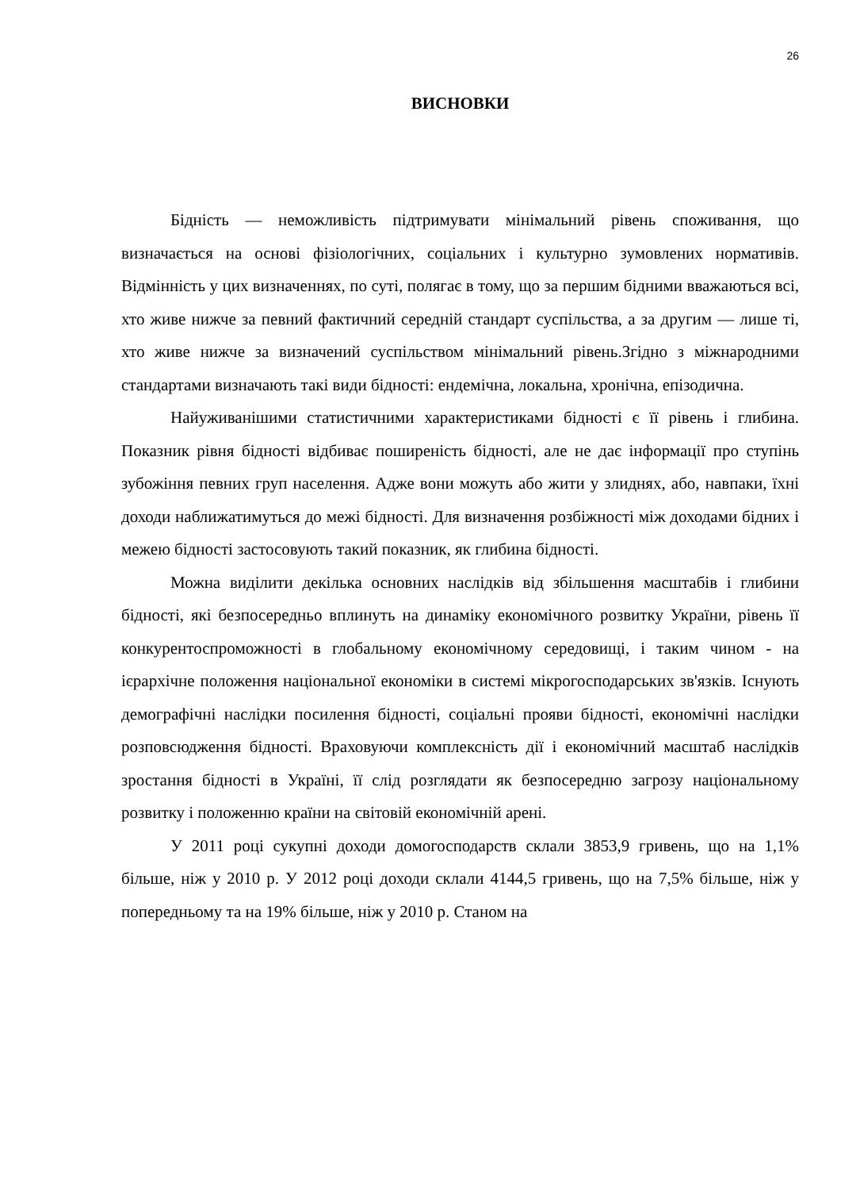26
ВИСНОВКИ
Бідність — неможливість підтримувати мінімальний рівень споживання, що визначається на основі фізіологічних, соціальних і культурно зумовлених нормативів. Відмінність у цих визначеннях, по суті, полягає в тому, що за першим бідними вважаються всі, хто живе нижче за певний фактичний середній стандарт суспільства, а за другим — лише ті, хто живе нижче за визначений суспільством мінімальний рівень.Згідно з міжнародними стандартами визначають такі види бідності: ендемічна, локальна, хронічна, епізодична.
Найуживанішими статистичними характеристиками бідності є її рівень і глибина. Показник рівня бідності відбиває поширеність бідності, але не дає інформації про ступінь зубожіння певних груп населення. Адже вони можуть або жити у злиднях, або, навпаки, їхні доходи наближатимуться до межі бідності. Для визначення розбіжності між доходами бідних і межею бідності застосовують такий показник, як глибина бідності.
Можна виділити декілька основних наслідків від збільшення масштабів і глибини бідності, які безпосередньо вплинуть на динаміку економічного розвитку України, рівень її конкурентоспроможності в глобальному економічному середовищі, і таким чином - на ієрархічне положення національної економіки в системі мікрогосподарських зв'язків. Існують демографічні наслідки посилення бідності, соціальні прояви бідності, економічні наслідки розповсюдження бідності. Враховуючи комплексність дії і економічний масштаб наслідків зростання бідності в Україні, її слід розглядати як безпосередню загрозу національному розвитку і положенню країни на світовій економічній арені.
У 2011 році сукупні доходи домогосподарств склали 3853,9 гривень, що на 1,1% більше, ніж у 2010 р. У 2012 році доходи склали 4144,5 гривень, що на 7,5% більше, ніж у попередньому та на 19% більше, ніж у 2010 р. Станом на